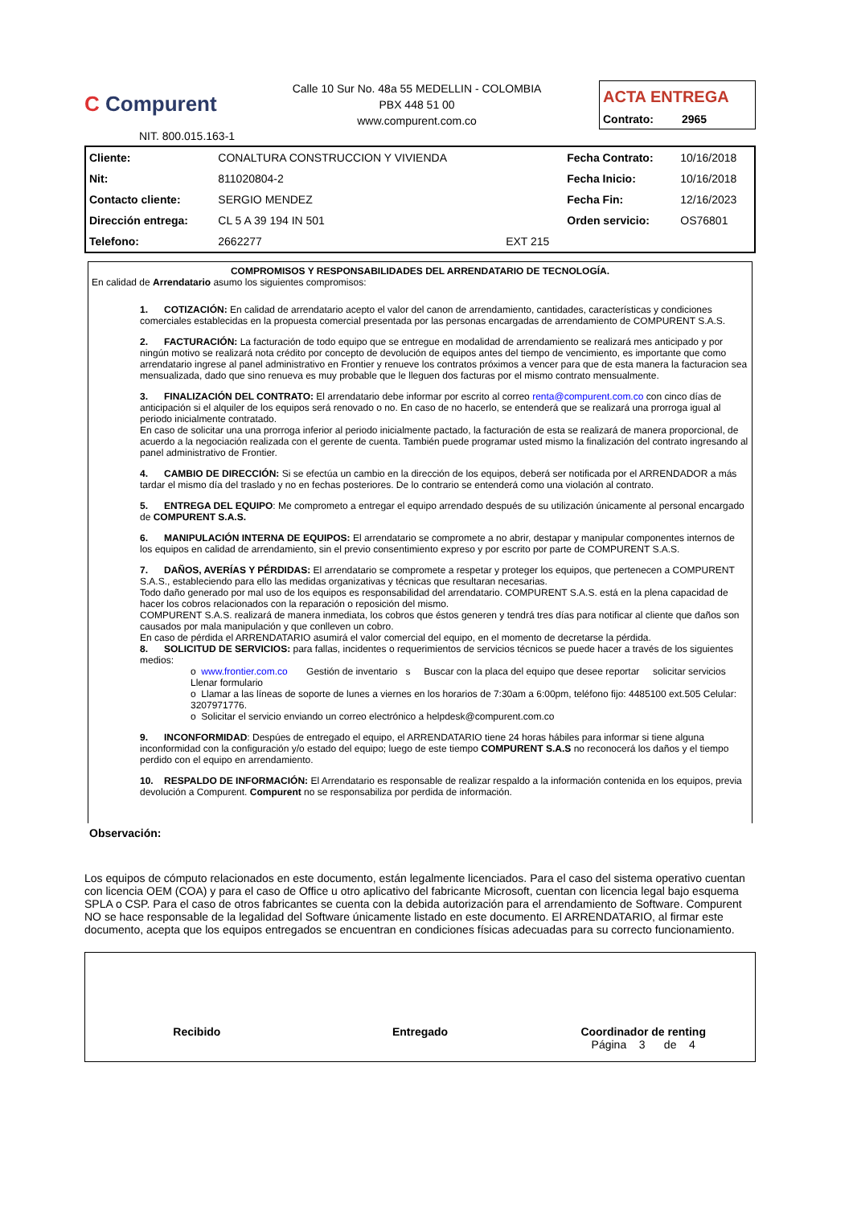C Compurent
NIT. 800.015.163-1
Calle 10 Sur No. 48a 55 MEDELLIN - COLOMBIA
PBX 448 51 00
www.compurent.com.co
ACTA ENTREGA
Contrato: 2965
| Cliente: | CONALTURA CONSTRUCCION Y VIVIENDA | | Fecha Contrato: | 10/16/2018 |
| Nit: | 811020804-2 | | Fecha Inicio: | 10/16/2018 |
| Contacto cliente: | SERGIO MENDEZ | | Fecha Fin: | 12/16/2023 |
| Dirección entrega: | CL 5 A 39 194 IN 501 | | Orden servicio: | OS76801 |
| Telefono: | 2662277 | EXT 215 | | |
COMPROMISOS Y RESPONSABILIDADES DEL ARRENDATARIO DE TECNOLOGÍA.
En calidad de Arrendatario asumo los siguientes compromisos:
1. COTIZACIÓN: En calidad de arrendatario acepto el valor del canon de arrendamiento, cantidades, características y condiciones comerciales establecidas en la propuesta comercial presentada por las personas encargadas de arrendamiento de COMPURENT S.A.S.
2. FACTURACIÓN: La facturación de todo equipo que se entregue en modalidad de arrendamiento se realizará mes anticipado y por ningún motivo se realizará nota crédito por concepto de devolución de equipos antes del tiempo de vencimiento, es importante que como arrendatario ingrese al panel administrativo en Frontier y renueve los contratos próximos a vencer para que de esta manera la facturacion sea mensualizada, dado que sino renueva es muy probable que le lleguen dos facturas por el mismo contrato mensualmente.
3. FINALIZACIÓN DEL CONTRATO: El arrendatario debe informar por escrito al correo renta@compurent.com.co con cinco días de anticipación si el alquiler de los equipos será renovado o no. En caso de no hacerlo, se entenderá que se realizará una prorroga igual al periodo inicialmente contratado.
En caso de solicitar una una prorroga inferior al periodo inicialmente pactado, la facturación de esta se realizará de manera proporcional, de acuerdo a la negociación realizada con el gerente de cuenta. También puede programar usted mismo la finalización del contrato ingresando al panel administrativo de Frontier.
4. CAMBIO DE DIRECCIÓN: Si se efectúa un cambio en la dirección de los equipos, deberá ser notificada por el ARRENDADOR a más tardar el mismo día del traslado y no en fechas posteriores. De lo contrario se entenderá como una violación al contrato.
5. ENTREGA DEL EQUIPO: Me comprometo a entregar el equipo arrendado después de su utilización únicamente al personal encargado de COMPURENT S.A.S.
6. MANIPULACIÓN INTERNA DE EQUIPOS: El arrendatario se compromete a no abrir, destapar y manipular componentes internos de los equipos en calidad de arrendamiento, sin el previo consentimiento expreso y por escrito por parte de COMPURENT S.A.S.
7. DAÑOS, AVERÍAS Y PÉRDIDAS: El arrendatario se compromete a respetar y proteger los equipos, que pertenecen a COMPURENT S.A.S., estableciendo para ello las medidas organizativas y técnicas que resultaran necesarias.
Todo daño generado por mal uso de los equipos es responsabilidad del arrendatario. COMPURENT S.A.S. está en la plena capacidad de hacer los cobros relacionados con la reparación o reposición del mismo.
COMPURENT S.A.S. realizará de manera inmediata, los cobros que éstos generen y tendrá tres días para notificar al cliente que daños son causados por mala manipulación y que conlleven un cobro.
En caso de pérdida el ARRENDATARIO asumirá el valor comercial del equipo, en el momento de decretarse la pérdida.
8. SOLICITUD DE SERVICIOS: para fallas, incidentes o requerimientos de servicios técnicos se puede hacer a través de los siguientes medios:
o www.frontier.com.co Gestión de inventario s Buscar con la placa del equipo que desee reportar solicitar servicios Llenar formulario
o Llamar a las líneas de soporte de lunes a viernes en los horarios de 7:30am a 6:00pm, teléfono fijo: 4485100 ext.505 Celular: 3207971776.
o Solicitar el servicio enviando un correo electrónico a helpdesk@compurent.com.co
9. INCONFORMIDAD: Despúes de entregado el equipo, el ARRENDATARIO tiene 24 horas hábiles para informar si tiene alguna inconformidad con la configuración y/o estado del equipo; luego de este tiempo COMPURENT S.A.S no reconocerá los daños y el tiempo perdido con el equipo en arrendamiento.
10. RESPALDO DE INFORMACIÓN: El Arrendatario es responsable de realizar respaldo a la información contenida en los equipos, previa devolución a Compurent. Compurent no se responsabiliza por perdida de información.
Observación:
Los equipos de cómputo relacionados en este documento, están legalmente licenciados. Para el caso del sistema operativo cuentan con licencia OEM (COA) y para el caso de Office u otro aplicativo del fabricante Microsoft, cuentan con licencia legal bajo esquema SPLA o CSP. Para el caso de otros fabricantes se cuenta con la debida autorización para el arrendamiento de Software. Compurent NO se hace responsable de la legalidad del Software únicamente listado en este documento. El ARRENDATARIO, al firmar este documento, acepta que los equipos entregados se encuentran en condiciones físicas adecuadas para su correcto funcionamiento.
Recibido Entregado Coordinador de renting
Página 3 de 4